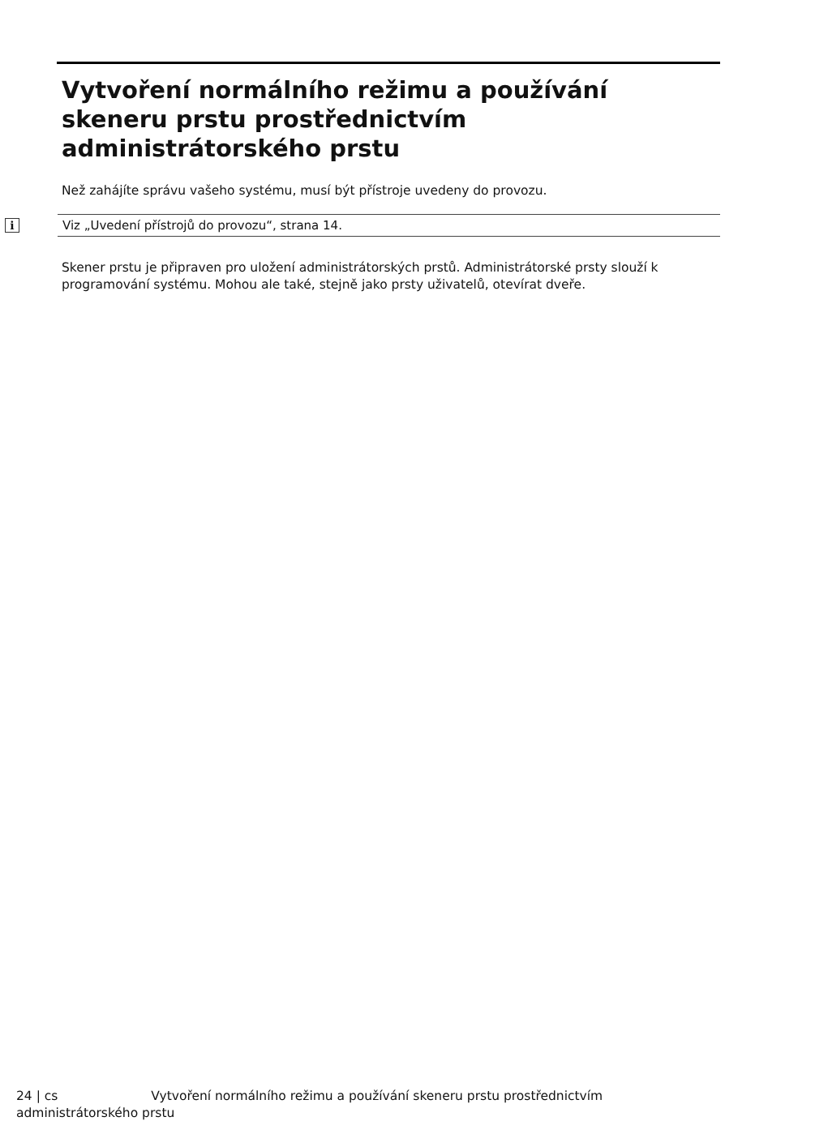Vytvoření normálního režimu a používání skeneru prstu prostřednictvím administrátorského prstu
Než zahájíte správu vašeho systému, musí být přístroje uvedeny do provozu.
i
Viz „Uvedení přístrojů do provozu“, strana 14.
Skener prstu je připraven pro uložení administrátorských prstů. Administrátorské prsty slouží k programování systému. Mohou ale také, stejně jako prsty uživatelů, otevírat dveře.
24 | cs Vytvoření normálního režimu a používání skeneru prstu prostřednictvím
administrátorského prstu